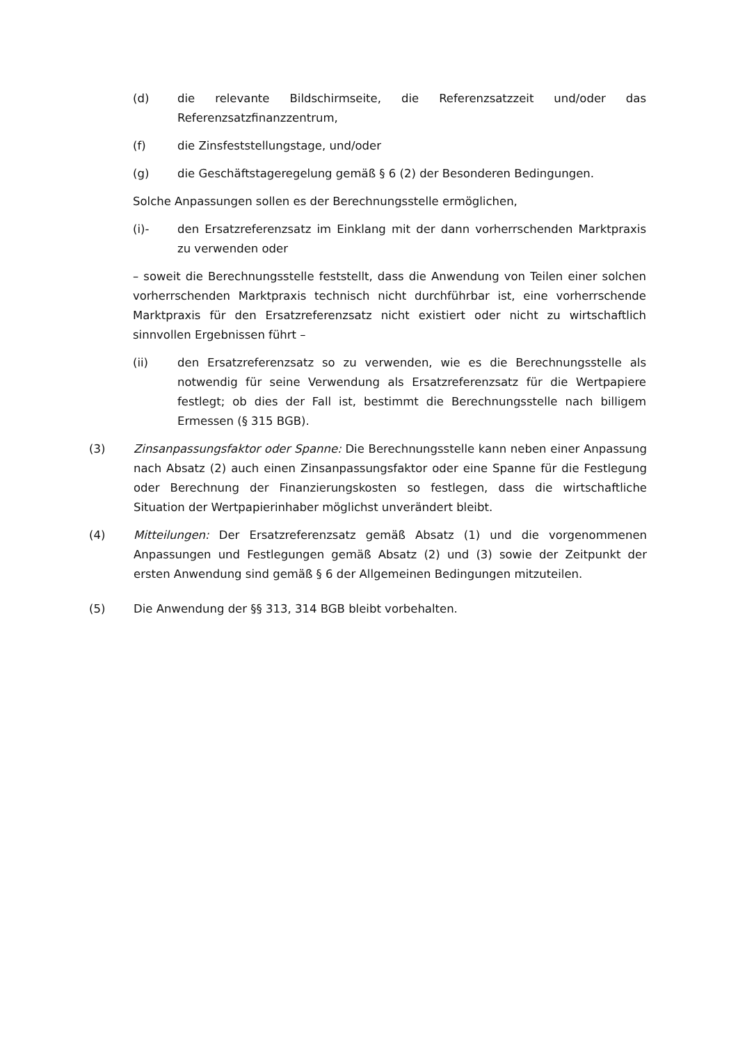(d) die relevante Bildschirmseite, die Referenzsatzzeit und/oder das Referenzsatzfinanzzentrum,
(f) die Zinsfeststellungstage, und/oder
(g) die Geschäftstageregelung gemäß § 6 (2) der Besonderen Bedingungen.
Solche Anpassungen sollen es der Berechnungsstelle ermöglichen,
(i)- den Ersatzreferenzsatz im Einklang mit der dann vorherrschenden Marktpraxis zu verwenden oder
– soweit die Berechnungsstelle feststellt, dass die Anwendung von Teilen einer solchen vorherrschenden Marktpraxis technisch nicht durchführbar ist, eine vorherrschende Marktpraxis für den Ersatzreferenzsatz nicht existiert oder nicht zu wirtschaftlich sinnvollen Ergebnissen führt –
(ii) den Ersatzreferenzsatz so zu verwenden, wie es die Berechnungsstelle als notwendig für seine Verwendung als Ersatzreferenzsatz für die Wertpapiere festlegt; ob dies der Fall ist, bestimmt die Berechnungsstelle nach billigem Ermessen (§ 315 BGB).
(3) Zinsanpassungsfaktor oder Spanne: Die Berechnungsstelle kann neben einer Anpassung nach Absatz (2) auch einen Zinsanpassungsfaktor oder eine Spanne für die Festlegung oder Berechnung der Finanzierungskosten so festlegen, dass die wirtschaftliche Situation der Wertpapierinhaber möglichst unverändert bleibt.
(4) Mitteilungen: Der Ersatzreferenzsatz gemäß Absatz (1) und die vorgenommenen Anpassungen und Festlegungen gemäß Absatz (2) und (3) sowie der Zeitpunkt der ersten Anwendung sind gemäß § 6 der Allgemeinen Bedingungen mitzuteilen.
(5) Die Anwendung der §§ 313, 314 BGB bleibt vorbehalten.